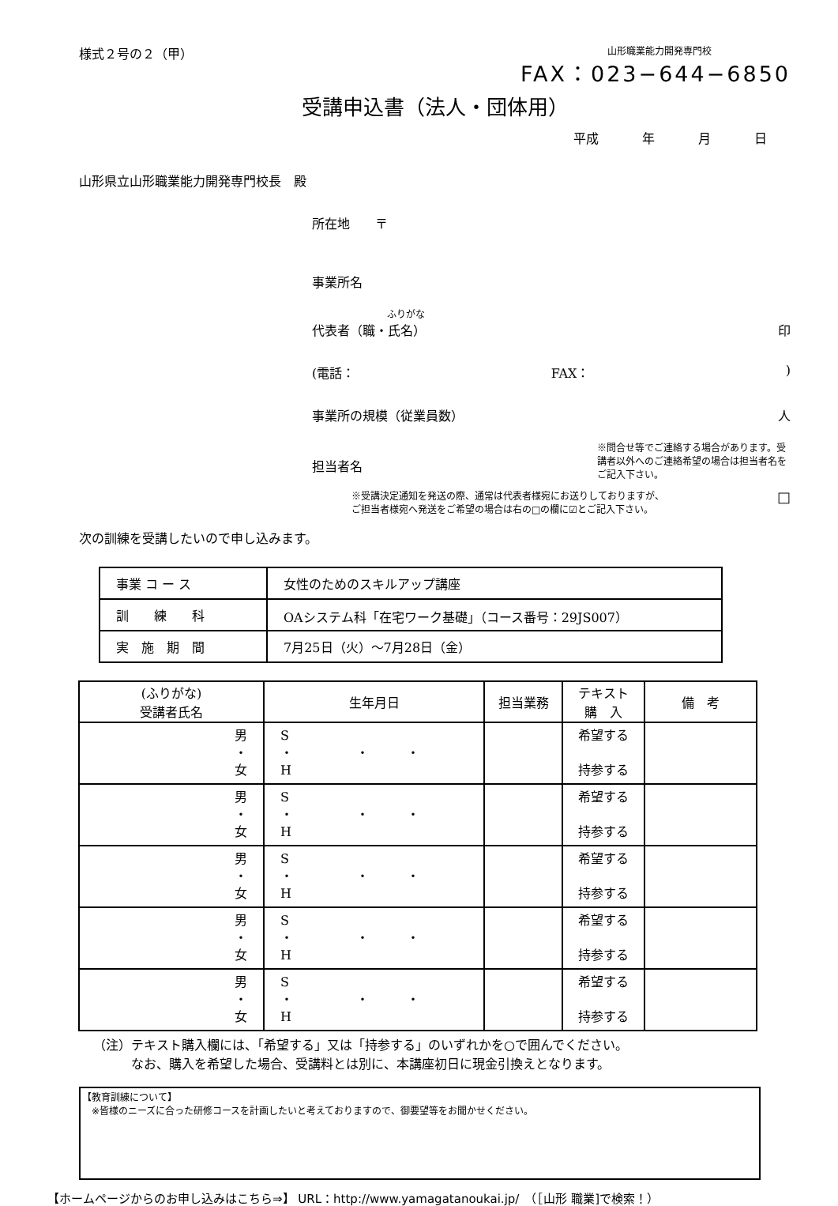様式２号の２（甲）
山形職業能力開発専門校
FAX：023−644−6850
受講申込書（法人・団体用）
平成 年 月 日
山形県立山形職業能力開発専門校長　殿
所在地　　〒
事業所名
ふりがな
代表者（職・氏名） 印
(電話： FAX：)
事業所の規模（従業員数） 人
担当者名 ※問合せ等でご連絡する場合があります。受講者以外へのご連絡希望の場合は担当者名をご記入下さい。
※受講決定通知を発送の際、通常は代表者様宛にお送りしておりますが、
ご担当者様宛へ発送をご希望の場合は右の□の欄に☑とご記入下さい。 □
次の訓練を受講したいので申し込みます。
| 事業 コ ー ス | 女性のためのスキルアップ講座 |
| 訓 練 科 | OAシステム科「在宅ワーク基礎」（コース番号：29JS007） |
| 実 施 期 間 | 7月25日（火）～7月28日（金） |
| (ふりがな) 受講者氏名 | 生年月日 | 担当業務 | テキスト 購 入 | 備 考 |
| --- | --- | --- | --- | --- |
| 男 ・ 女 | S ・ ・ ・ H | | 希望する 持参する | |
| 男 ・ 女 | S ・ ・ ・ H | | 希望する 持参する | |
| 男 ・ 女 | S ・ ・ ・ H | | 希望する 持参する | |
| 男 ・ 女 | S ・ ・ ・ H | | 希望する 持参する | |
| 男 ・ 女 | S ・ ・ ・ H | | 希望する 持参する | |
（注）テキスト購入欄には、「希望する」又は「持参する」のいずれかを○で囲んでください。
　　　なお、購入を希望した場合、受講料とは別に、本講座初日に現金引換えとなります。
【教育訓練について】
　※皆様のニーズに合った研修コースを計画したいと考えておりますので、御要望等をお聞かせください。
【ホームページからのお申し込みはこちら⇒】 URL：http://www.yamagatanoukai.jp/　（［山形 職業]で検索！）